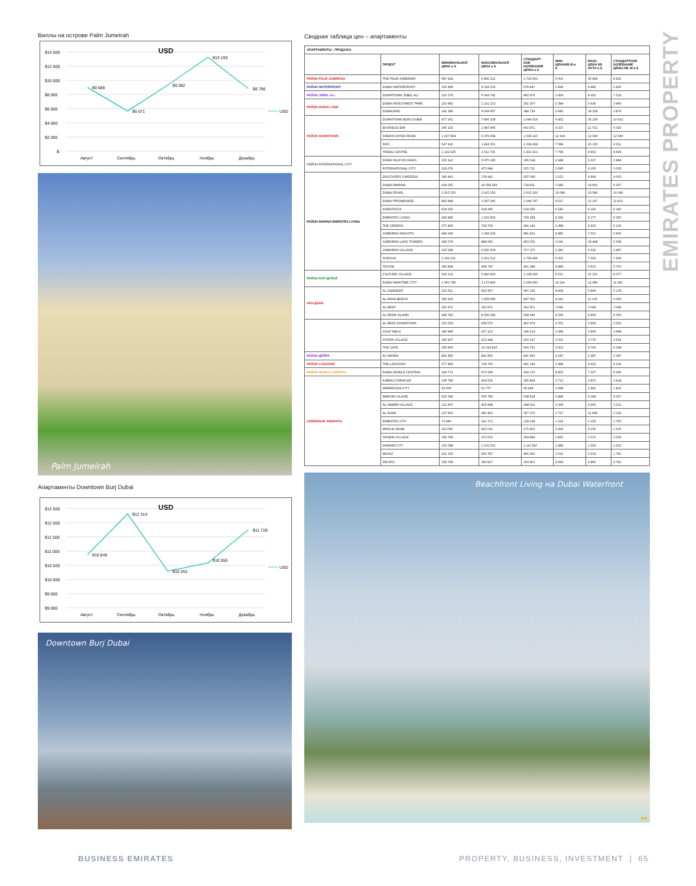EMIRATES PROPERTY
Виллы на острове Palm Jumeirah
USD
$14 000
$12 000
$10 000
$8 000
$6 000
$4 000
$2 000
$-
$9 089
$5 571
$9 382
$13 193
$8 796
Август
Сентябрь
Октябрь
Ноябрь
Декабрь
USD
Palm Jumeirah
Апартаменты Downtown Burj Dubai
USD
$12 500
$12 000
$11 500
$11 000
$10 500
$10 000
$9 500
$9 000
$10 848
$12 314
$10 262
$10 555
$11 728
Август
Сентябрь
Октябрь
Ноябрь
Декабрь
USD
Downtown Burj Dubai
Сводная таблица цен – апартаменты
| АПАРТАМЕНТЫ - ПРОДАЖА | | | | | | | |
| | ПРОЕКТ | МИНИМАЛЬНАЯ ЦЕНА в $ | МАКСИМАЛЬНАЯ ЦЕНА в $ | СТАНДАРТ- НОЕ КОЛЕБАНИЕ ЦЕНЫ в $ | МИН. ЦЕНА/КВ.М в $ | МАКС. ЦЕНА КВ. ФУТА в $ | СТАНДАРТНОЕ КОЛЕБАНИЕ ЦЕНЫ КВ. М в $ |
| РАЙОН PALM JUMEIRAH | THE PALM JUMEIRAH | 697 818 | 5 965 312 | 1 732 653 | 5 002 | 30 846 | 8 922 |
| РАЙОН WATERFRONT | DUBAI WATERFRONT | 235 949 | 8 334 230 | 679 947 | 2 944 | 8 485 | 5 805 |
| РАЙОН JEBEL ALI | DOWNTOWN JEBEL ALI | 310 379 | 6 004 742 | 862 476 | 3 454 | 9 353 | 7 514 |
| РАЙОН DUBAI LAND | DUBAI INVESTMENT PARK | 103 842 | 1 121 213 | 261 307 | 2 384 | 5 436 | 3 940 |
| | DUBALAND | 141 390 | 4 004 657 | 384 734 | 2 645 | 34 259 | 3 876 |
| РАЙОН DOWNTOWN | DOWNTOWN BURJ DUBAI | 477 361 | 7 806 339 | 1 084 519 | 6 452 | 35 159 | 10 622 |
| | BUSINESS BAY | 260 155 | 1 487 466 | 602 971 | 4 327 | 11 733 | 6 025 |
| | SHEIKH ZAYED ROAD | 1 237 958 | 9 379 358 | 1 638 110 | 12 419 | 12 540 | 12 540 |
| | DIFC | 547 416 | 1 824 251 | 1 038 438 | 7 098 | 15 155 | 9 511 |
| | TRADE CENTRE | 1 321 526 | 3 611 736 | 1 833 153 | 7 799 | 9 452 | 8 649 |
| РАЙОН INTERNATIONAL CITY | DUBAI SILICON OASIS | 152 114 | 5 675 195 | 306 318 | 2 448 | 6 327 | 3 984 |
| | INTERNATIONAL CITY | 119 278 | 473 944 | 225 711 | 2 645 | 4 163 | 3 029 |
| РАЙОН MARINA EMIRATES LIVING | DISCOVERY GARDENS | 180 441 | 178 441 | 297 549 | 3 152 | 4 864 | 4 002 |
| | DUBAI MARINA | 168 255 | 16 558 583 | 734 811 | 2 586 | 14 961 | 6 307 |
| | DUBAI PEARL | 2 615 150 | 2 615 150 | 2 615 150 | 10 086 | 10 086 | 10 086 |
| | DUBAI PROMENADE | 983 984 | 1 597 345 | 1 044 747 | 9 517 | 12 167 | 11 813 |
| | DUBIOTECH | 518 265 | 518 265 | 518 265 | 6 183 | 6 183 | 6 183 |
| | EMIRATES LIVING | 420 985 | 1 152 926 | 700 298 | 4 283 | 9 177 | 6 397 |
| | THE GREENS | 377 480 | 729 700 | 491 144 | 3 498 | 9 423 | 6 136 |
| | JUMEIRAH HEIGHTS | 449 046 | 1 294 229 | 981 821 | 4 885 | 7 031 | 5 600 |
| | JUMEIRAH LAKE TOWERS | 186 074 | 898 093 | 463 025 | 3 041 | 34 448 | 5 069 |
| | JUMAIRAH VILLAGE | 125 284 | 4 930 304 | 377 170 | 2 281 | 6 532 | 3 897 |
| | SUFOUH | 1 202 151 | 2 451 512 | 1 759 466 | 6 000 | 7 550 | 7 506 |
| | TECOM | 393 808 | 408 760 | 401 284 | 4 489 | 6 913 | 5 700 |
| РАЙОН БАР-ДУБАЙ | CULTURE VILLAGE | 522 213 | 5 842 654 | 1 138 626 | 6 221 | 21 221 | 8 077 |
| | DUBAI MARITIME CITY | 1 063 799 | 3 173 842 | 2 258 093 | 10 141 | 12 686 | 11 282 |
| АБУ-ДАБИ | AL GHADEER | 223 611 | 662 957 | 467 154 | 4 838 | 5 846 | 5 178 |
| | AL RAHA BEACH | 392 915 | 1 959 666 | 847 553 | 4 181 | 11 135 | 6 066 |
| | AL REEF | 352 971 | 352 971 | 352 971 | 3 096 | 3 096 | 3 096 |
| | AL REEM ISLAND | 249 782 | 8 505 669 | 668 446 | 4 336 | 9 405 | 6 356 |
| | AL REEF DOWNTOWN | 223 530 | 608 570 | 467 474 | 2 703 | 3 926 | 3 533 |
| | GOLF WALK | 190 846 | 207 122 | 196 514 | 3 389 | 3 926 | 3 688 |
| | HYDRA VILLAGE | 185 457 | 213 448 | 202 317 | 3 322 | 3 776 | 3 624 |
| | THE GATE | 356 950 | 10 018 825 | 604 761 | 5 002 | 9 743 | 6 348 |
| РАЙОН ДЕЙРА | AL NAHDA | 841 962 | 841 962 | 841 962 | 2 187 | 2 187 | 2 187 |
| РАЙОН LAGOONS | THE LAGOONS | 377 480 | 729 700 | 491 144 | 3 498 | 9 423 | 6 136 |
| РАЙОН WORLD CENTRAL | DUBAI WORLD CENTRAL | 194 771 | 673 569 | 434 170 | 4 852 | 7 227 | 6 040 |
| СЕВЕРНЫЕ ЭМИРАТЫ | AJMAN CORNICHE | 336 786 | 434 526 | 395 804 | 2 712 | 2 873 | 2 818 |
| | MARMOOKA CITY | 54 006 | 61 777 | 58 249 | 1 698 | 1 941 | 1 832 |
| | MARJAN ISLAND | 522 046 | 555 790 | 538 918 | 3 888 | 4 184 | 4 037 |
| | AL HAMRA VILLAGE | 131 907 | 406 948 | 288 021 | 2 369 | 4 263 | 3 231 |
| | AL KHAN | 137 955 | 490 463 | 357 372 | 1 727 | 11 689 | 2 316 |
| | EMIRATES CITY | 73 940 | 241 713 | 129 128 | 1 319 | 2 105 | 1 700 |
| | MINA AL ARAB | 112 066 | 825 031 | 175 803 | 2 454 | 4 105 | 2 536 |
| | YASMIN VILLAGE | 336 786 | 373 003 | 354 894 | 2 835 | 3 373 | 3 030 |
| | HUMAID CITY | 122 098 | 2 103 221 | 1 112 697 | 1 489 | 1 554 | 1 522 |
| | MAJAZ | 221 320 | 833 787 | 466 361 | 1 516 | 2 219 | 1 791 |
| | PACIFIC | 336 786 | 350 817 | 343 801 | 4 694 | 4 890 | 4 791 |
Beachfront Living на Dubai Waterfront
▸▸
BUSINESS EMIRATES PROPERTY, BUSINESS, INVESTMENT | 65